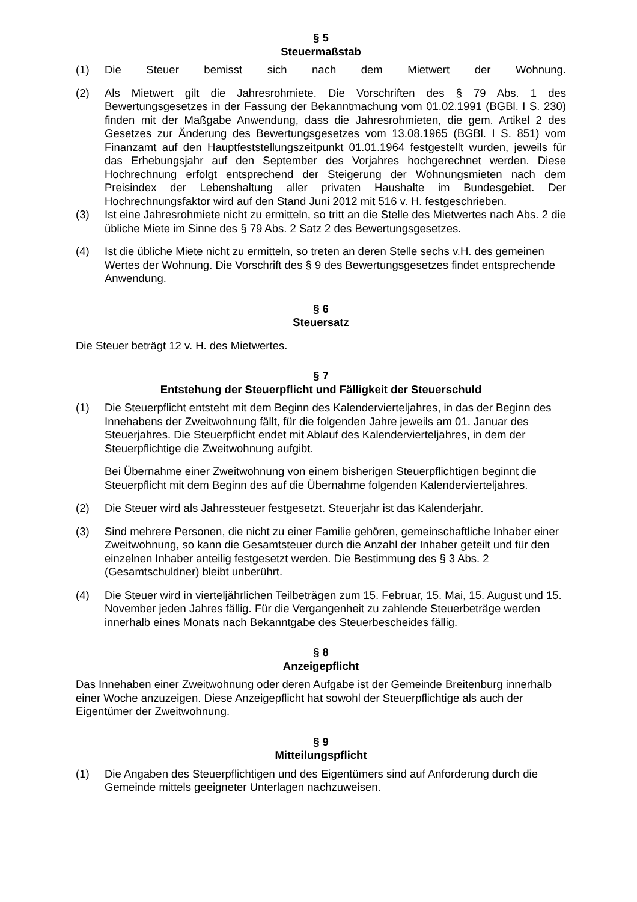§ 5
Steuermaßstab
(1) Die Steuer bemisst sich nach dem Mietwert der Wohnung.
(2) Als Mietwert gilt die Jahresrohmiete. Die Vorschriften des § 79 Abs. 1 des Bewertungsgesetzes in der Fassung der Bekanntmachung vom 01.02.1991 (BGBl. I S. 230) finden mit der Maßgabe Anwendung, dass die Jahresrohmieten, die gem. Artikel 2 des Gesetzes zur Änderung des Bewertungsgesetzes vom 13.08.1965 (BGBl. I S. 851) vom Finanzamt auf den Hauptfeststellungszeitpunkt 01.01.1964 festgestellt wurden, jeweils für das Erhebungsjahr auf den September des Vorjahres hochgerechnet werden. Diese Hochrechnung erfolgt entsprechend der Steigerung der Wohnungsmieten nach dem Preisindex der Lebenshaltung aller privaten Haushalte im Bundesgebiet. Der Hochrechnungsfaktor wird auf den Stand Juni 2012 mit 516 v. H. festgeschrieben.
(3) Ist eine Jahresrohmiete nicht zu ermitteln, so tritt an die Stelle des Mietwertes nach Abs. 2 die übliche Miete im Sinne des § 79 Abs. 2 Satz 2 des Bewertungsgesetzes.
(4) Ist die übliche Miete nicht zu ermitteln, so treten an deren Stelle sechs v.H. des gemeinen Wertes der Wohnung. Die Vorschrift des § 9 des Bewertungsgesetzes findet entsprechende Anwendung.
§ 6
Steuersatz
Die Steuer beträgt 12 v. H. des Mietwertes.
§ 7
Entstehung der Steuerpflicht und Fälligkeit der Steuerschuld
(1) Die Steuerpflicht entsteht mit dem Beginn des Kalendervierteljahres, in das der Beginn des Innehabens der Zweitwohnung fällt, für die folgenden Jahre jeweils am 01. Januar des Steuerjahres. Die Steuerpflicht endet mit Ablauf des Kalendervierteljahres, in dem der Steuerpflichtige die Zweitwohnung aufgibt.
Bei Übernahme einer Zweitwohnung von einem bisherigen Steuerpflichtigen beginnt die Steuerpflicht mit dem Beginn des auf die Übernahme folgenden Kalendervierteljahres.
(2) Die Steuer wird als Jahressteuer festgesetzt. Steuerjahr ist das Kalenderjahr.
(3) Sind mehrere Personen, die nicht zu einer Familie gehören, gemeinschaftliche Inhaber einer Zweitwohnung, so kann die Gesamtsteuer durch die Anzahl der Inhaber geteilt und für den einzelnen Inhaber anteilig festgesetzt werden. Die Bestimmung des § 3 Abs. 2 (Gesamtschuldner) bleibt unberührt.
(4) Die Steuer wird in vierteljährlichen Teilbeträgen zum 15. Februar, 15. Mai, 15. August und 15. November jeden Jahres fällig. Für die Vergangenheit zu zahlende Steuerbeträge werden innerhalb eines Monats nach Bekanntgabe des Steuerbescheides fällig.
§ 8
Anzeigepflicht
Das Innehaben einer Zweitwohnung oder deren Aufgabe ist der Gemeinde Breitenburg innerhalb einer Woche anzuzeigen. Diese Anzeigepflicht hat sowohl der Steuerpflichtige als auch der Eigentümer der Zweitwohnung.
§ 9
Mitteilungspflicht
(1) Die Angaben des Steuerpflichtigen und des Eigentümers sind auf Anforderung durch die Gemeinde mittels geeigneter Unterlagen nachzuweisen.